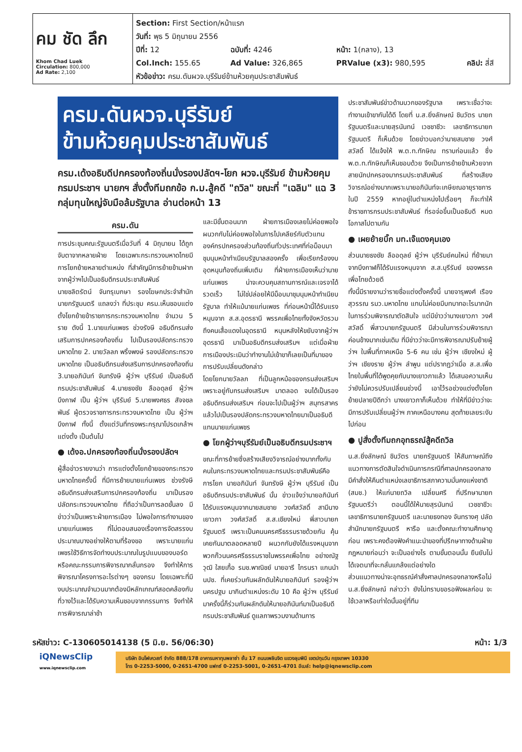คม ชัด ลึก
Khom Chad Luek
Circulation: 800,000
Ad Rate: 2,100
Section: First Section/หน้าแรก
วันที่: พุธ 5 มิถุนายน 2556
| ปีที่: 12 | ฉบับที่: 4246 | หน้า: 1(กลาง), 13 | |
| Col.Inch: 155.65 | Ad Value: 326,865 | PRValue (x3): 980,595 | คลิป: สี่สี |
หัวข้อข่าว: ครม.ดันผวจ.บุรีรัมย์ข้ามห้วยคุมประชาสัมพันธ์
ครม.ดันผวจ.บุรีรัมย์
ข้ามห้วยคุมประชาสัมพันธ์
ครม.เด้งอธิบดีปกครองท้องถิ่นนั่งรองปลัดฯ-โยก ผวจ.บุรีรัมย์ ข้ามห้วยคุมกรมประชาฯ นายกฯ สั่งตั้งทีมถกข้อ ก.ม.สู้คดี "ถวิล" ขณะที่ "เฉลิม" แฉ 3 กลุ่มทุนใหญ่จับมือล้มรัฐบาล อ่านต่อหน้า 13
ครม.ดัน
การประชุมคณะรัฐมนตรีเมื่อวันที่ 4 มิถุนายน ได้ถูกจับตาจากหลายฝ่าย โดยเฉพาะกระทรวงมหาดไทยมีการโยกย้ายหลายตำแหน่ง ที่สำคัญมีการย้ายข้ามฝากจากผู้ว่าฯไปเป็นอธิบดีกรมประชาสัมพันธ์
นายชลิตรัตน์ จันทรุเบกษา รองโฆษกประจำสำนักนายกรัฐมนตรี แถลงว่า ที่ประชุม ครม.เห็นชอบแต่งตั้งโยกย้ายข้าราชการกระทรวงมหาดไทย จำนวน 5 ราย ดังนี้ 1.นายแก่นเพชร ช่วงรังษี อธิบดีกรมส่งเสริมการปกครองท้องถิ่น ไปเป็นรองปลัดกระทรวงมหาดไทย 2. นายวัลลภ พริ้งพงษ์ รองปลัดกระทรวงมหาดไทย เป็นอธิบดีกรมส่งเสริมการปกครองท้องถิ่น 3.นายอภินันท์ จันทรังษี ผู้ว่าฯ บุรีรัมย์ เป็นอธิบดีกรมประชาสัมพันธ์ 4.นายธงชัย ลืออดุลย์ ผู้ว่าฯ บึงกาฬ เป็น ผู้ว่าฯ บุรีรัมย์ 5.นายพงศธร สัจจชลพันธ์ ผู้ตรวจราชการกระทรวงมหาดไทย เป็น ผู้ว่าฯ บึงกาฬ ทั้งนี้ ตั้งแต่วันที่ทรงพระกรุณาโปรดเกล้าฯ แต่งตั้ง เป็นต้นไป
● เด้งอ.ปกครองท้องถิ่นนั่งรองปลัดฯ
ผู้สื่อข่าวรายงานว่า การแต่งตั้งโยกย้ายของกระทรวงมหาดไทยครั้งนี้ ที่มีการย้ายนายแก่นเพชร ช่วงรังษี อธิบดีกรมส่งเสริมการปกครองท้องถิ่น มาเป็นรองปลัดกระทรวงมหาดไทย ที่ถือว่าเป็นการลดชั้นลง มีข่าวว่าเป็นเพราะฝ่ายการเมือง ไม่พอใจการทำงานของนายแก่นเพชร ที่ไม่ตอบสนองเรื่องการจัดสรรงบประมาณบางอย่างให้ตามที่ร้องขอ เพราะนายแก่นเพชรใช้วิธีการจัดทำงบประมาณในรูปแบบของบอร์ดหรือคณะกรรมการพิจารณากลั่นกรอง จึงทำให้การพิจารณาโครงการอะไรต่างๆ ของกรม โดยเฉพาะที่มีงบประมาณจำนวนมากต้องมีหลักเกณฑ์สอดคล้องกับที่วางไว้และได้รับความเห็นชอบจากกรรมการ จึงทำให้การพิจารณาล่าช้า
และมีขั้นตอนมาก ฝ่ายการเมืองเลยไม่ค่อยพอใจผนวกกับไม่ค่อยพอใจในการไปเคลียร์กับตัวแทนองค์กรปกครองส่วนท้องถิ่นทั่วประเทศที่ก่อม็อบมาชุมนุมหน้าทำเนียบรัฐบาลสองครั้ง เพื่อเรียกร้องงบอุดหนุนท้องถิ่นเพิ่มเติม ที่ฝ่ายการเมืองเห็นว่านายแก่นเพชร น่าจะควบคุมสถานการณ์และเจรจาได้รวดเร็ว ไม่ใช่ปล่อยให้มีม็อบมาชุมนุมหน้าทำเนียบรัฐบาล ทำให้แม้นายแก่นเพชร ที่ก่อนหน้านี้ได้รับแรงหนุนจาก ส.ส.อุดรธานี พรรคเพื่อไทยทั้งจังหวัดรวมถึงคนเสื้อแดงในอุดรธานี หนุนหลังให้ขยับจากผู้ว่าฯ อุดรธานี มาเป็นอธิบดีกรมส่งเสริมฯ แต่เมื่อฝ่ายการเมืองประเมินว่าทำงานไม่เข้าขาก็เลยเป็นที่มาของการปรับเปลี่ยนดังกล่าว
โดยโยกนายวัลลภ ที่เป็นลูกหม้อของกรมส่งเสริมฯ เพราะอยู่กับกรมส่งเสริมฯ มาตลอด จนได้เป็นรองอธิบดีกรมส่งเสริมฯ ก่อนจะไปเป็นผู้ว่าฯ สมุทรสาคร แล้วไปเป็นรองปลัดกระทรวงมหาดไทยมาเป็นอธิบดี แทนนายแก่นเพชร
● โยกผู้ว่าฯบุรีรัมย์เป็นอธิบดีกรมประชาฯ
ขณะที่การย้ายซึ่งสร้างเสียงวิจารณ์อย่างมากทั้งกับคนในกระทรวงมหาดไทยและกรมประชาสัมพันธ์คือการโยก นายอภินันท์ จันทรังษี ผู้ว่าฯ บุรีรัมย์ เป็นอธิบดีกรมประชาสัมพันธ์ นั้น ข่าวแจ้งว่านายอภินันท์ ได้รับแรงหนุนจากนายสมชาย วงศ์สวัสดิ์ สามีนางเยาวภา วงศ์สวัสดิ์ ส.ส.เชียงใหม่ พี่สาวนายกรัฐมนตรี เพราะเป็นคนนครศรีธรรมราชด้วยกัน คุ้นเคยกันมาตลอดหลายปี ผนวกกับยังได้แรงหนุนจากพวกก๊วนนครศรีธรรมราชในพรรคเพื่อไทย อย่างณัฐวุฒิ ใสยเกื้อ รมช.พาณิชย์ นายอารี ไกรนรา แกนนำ นปช. ที่เคยร่วมกันผลักดันให้นายอภินันท์ รองผู้ว่าฯ นครปฐม มากินตำแหน่งระดับ 10 คือ ผู้ว่าฯ บุรีรัมย์ มาครั้งนี้ก็ร่วมกันผลักดันให้นายอภินันท์มาเป็นอธิบดีกรมประชาสัมพันธ์ ดูแลภาพรวมงานด้านการ
ประชาสัมพันธ์ข่าวด้านบวกของรัฐบาล เพราะเชื่อว่าจะทำงานเข้าขากันได้ดี โดยที่ น.ส.ยิ่งลักษณ์ ชินวัตร นายกรัฐมนตรีและนายสุรนันทน์ เวชชาชีวะ เลขาธิการนายกรัฐมนตรี ก็เห็นด้วย โดยข่าวบอกว่านายสมชาย วงศ์สวัสดิ์ ได้แจ้งให้ พ.ต.ท.ทักษิณ ทราบก่อนแล้ว ซึ่งพ.ต.ท.ทักษิณก็เห็นชอบด้วย จึงเป็นการย้ายข้ามห้วยจากสายนักปกครองมากรมประชาสัมพันธ์ ที่สร้างเสียงวิจารณ์อย่างมากเพราะนายอภินันท์จะเกษียณอายุราชการในปี 2559 หากอยู่ในตำแหน่งไปเรื่อยๆ ก็จะทำให้ข้าราชการกรมประชาสัมพันธ์ ที่รอจ่อขึ้นเป็นอธิบดี หมดโอกาสไปตามกัน
● เผยย้ายบิ๊ก มท.เจ๊แดงคุมเอง
ส่วนนายธงชัย ลืออดุลย์ ผู้ว่าฯ บุรีรัมย์คนใหม่ ที่ย้ายมาจากบึงกาฬก็ได้รับแรงหนุนจาก ส.ส.บุรีรัมย์ ของพรรคเพื่อไทยด้วยดี
ทั้งนี้มีรายงานว่ารายชื่อแต่งตั้งครั้งนี้ นายจารุพงศ์ เรืองสุวรรณ รมว.มหาดไทย แทบไม่ค่อยมีบทบาทอะไรมากนักในการร่วมพิจารณาตัดสินใจ แต่มีข่าวว่านางเยาวภา วงศ์สวัสดิ์ พี่สาวนายกรัฐมนตรี มีส่วนในการร่วมพิจารณาค่อนข้างมากเช่นเดิม ที่มีข่าวว่าจะมีการพิจารณาปรับย้ายผู้ว่าฯ ในพื้นที่ภาคเหนือ 5-6 คน เช่น ผู้ว่าฯ เชียงใหม่ ผู้ว่าฯ เชียงราย ผู้ว่าฯ ลำพูน แต่ปรากฏว่าเมื่อ ส.ส.เพื่อไทยในพื้นที่ได้พูดคุยกับนางเยาวภาแล้ว ได้เสนอความเห็นว่ายังไม่ควรปรับเปลี่ยนช่วงนี้ เอาไว้รอช่วงแต่งตั้งโยกย้ายปลายปีดีกว่า นางเยาวภาก็เห็นด้วย ทำให้ที่มีข่าวว่าจะมีการปรับเปลี่ยนผู้ว่าฯ ภาคเหนือบางคน สุดท้ายเลยระงับไปก่อน
● ปูสั่งตั้งทีมถกอุทธรณ์สู้คดีถวิล
น.ส.ยิ่งลักษณ์ ชินวัตร นายกรัฐมนตรี ให้สัมภาษณ์ถึงแนวทางการตัดสินใจดำเนินการกรณีที่ศาลปกครองกลาง มีคำสั่งให้คืนตำแหน่งเลขาธิการสภาความมั่นคงแห่งชาติ (สมช.) ให้แก่นายถวิล เปลี่ยนศรี ที่ปรึกษานายกรัฐมนตรีว่า ตอนนี้ได้ให้นายสุรนันทน์ เวชชาชีวะ เลขาธิการนายกรัฐมนตรี และนายธงทอง จันทรางศุ ปลัดสำนักนายกรัฐมนตรี หารือ และตั้งคณะทำงานศึกษาดูก่อน เพราะคงต้องฟังคำแนะนำของที่ปรึกษาทางด้านฝ่ายกฎหมายก่อนว่า จะเป็นอย่างไร ตามขั้นตอนนั้น ยืนยันไม่ได้เจตนาที่จะกลั่นแกล้งแต่อย่างใด
ส่วนแนวทางน่าจะอุทธรณ์คำสั่งศาลปกครองกลางหรือไม่ น.ส.ยิ่งลักษณ์ กล่าวว่า ยังไม่ทราบขอรอฟังผลก่อน จะใช้เวลาหรือเท่าใดนั้นอยู่ที่ทีม
รหัสข่าว: C-130605014138 (5 มิ.ย. 56/06:30) หน้า: 1/3
iQNewsClip
www.iqnewsclip.com
บริษัท อินโฟเควสท์ จำกัด 888/178 อาคารมหาทุนพลาซ่า ชั้น 17 ถนนเพลินจิต แขวงลุมพินี เขตปทุมวัน กรุงเทพฯ 10330
โทร 0-2253-5000, 0-2651-4700 แฟกซ์ 0-2253-5001, 0-2651-4701 อีเมล์: help@iqnewsclip.com